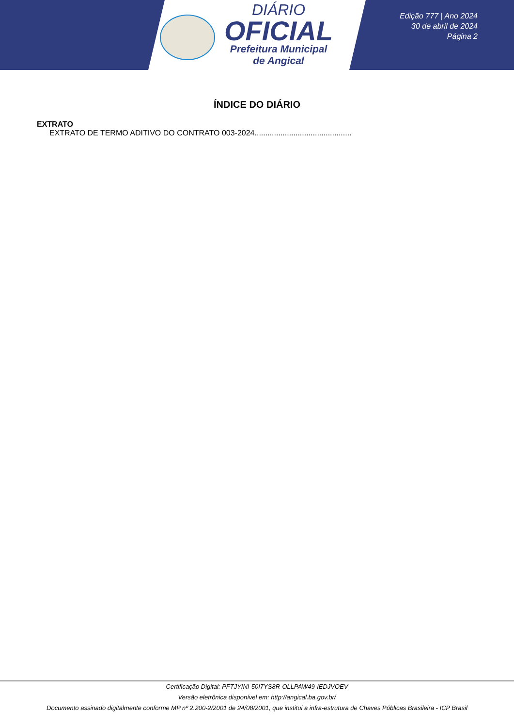DIÁRIO
OFICIAL
Prefeitura Municipal
de Angical
Edição 777 | Ano 2024
30 de abril de 2024
Página 2
ÍNDICE DO DIÁRIO
EXTRATO
EXTRATO DE TERMO ADITIVO DO CONTRATO 003-2024.............................................
Certificação Digital: PFTJYINI-50I7YS8R-OLLPAW49-IEDJVOEV
Versão eletrônica disponível em: http://angical.ba.gov.br/
Documento assinado digitalmente conforme MP nº 2.200-2/2001 de 24/08/2001, que institui a infra-estrutura de Chaves Públicas Brasileira - ICP Brasil